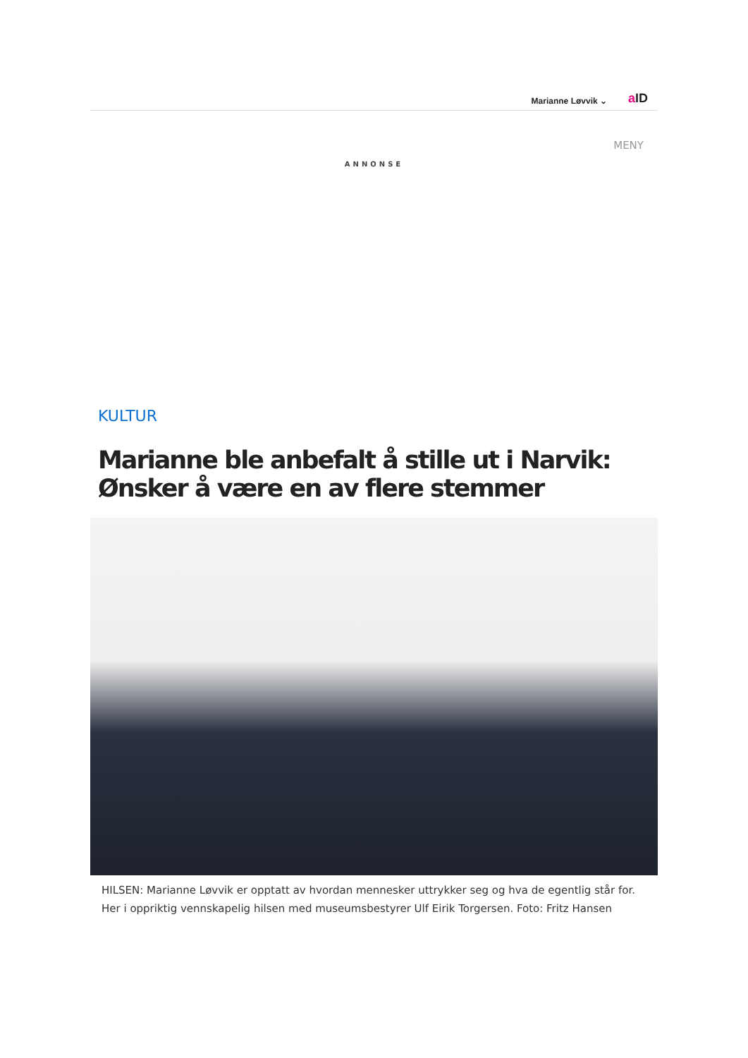Marianne Løvvik ⌄ a ID
MENY
ANNONSE
KULTUR
Marianne ble anbefalt å stille ut i Narvik: Ønsker å være en av flere stemmer
HILSEN: Marianne Løvvik er opptatt av hvordan mennesker uttrykker seg og hva de egentlig står for. Her i oppriktig vennskapelig hilsen med museumsbestyrer Ulf Eirik Torgersen. Foto: Fritz Hansen